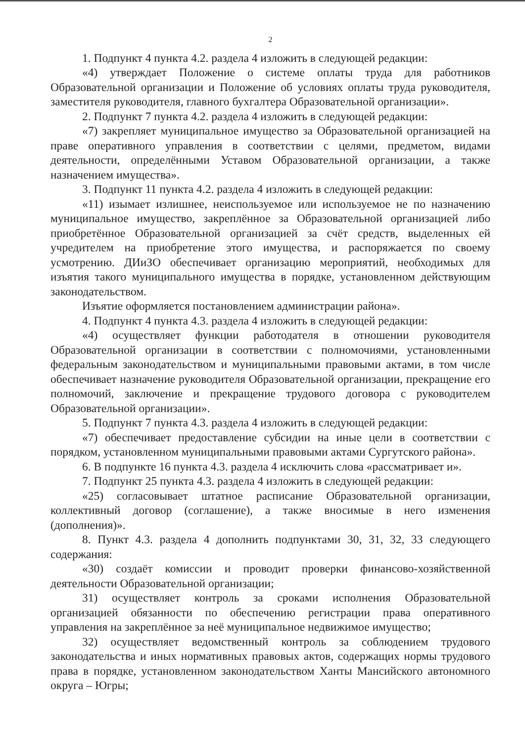2
1. Подпункт 4 пункта 4.2. раздела 4 изложить в следующей редакции:
«4) утверждает Положение о системе оплаты труда для работников Образовательной организации и Положение об условиях оплаты труда руководителя, заместителя руководителя, главного бухгалтера Образовательной организации».
2. Подпункт 7 пункта 4.2. раздела 4 изложить в следующей редакции:
«7) закрепляет муниципальное имущество за Образовательной организацией на праве оперативного управления в соответствии с целями, предметом, видами деятельности, определёнными Уставом Образовательной организации, а также назначением имущества».
3. Подпункт 11 пункта 4.2. раздела 4 изложить в следующей редакции:
«11) изымает излишнее, неиспользуемое или используемое не по назначению муниципальное имущество, закреплённое за Образовательной организацией либо приобретённое Образовательной организацией за счёт средств, выделенных ей учредителем на приобретение этого имущества, и распоряжается по своему усмотрению. ДИиЗО обеспечивает организацию мероприятий, необходимых для изъятия такого муниципального имущества в порядке, установленном действующим законодательством.
Изъятие оформляется постановлением администрации района».
4. Подпункт 4 пункта 4.3. раздела 4 изложить в следующей редакции:
«4) осуществляет функции работодателя в отношении руководителя Образовательной организации в соответствии с полномочиями, установленными федеральным законодательством и муниципальными правовыми актами, в том числе обеспечивает назначение руководителя Образовательной организации, прекращение его полномочий, заключение и прекращение трудового договора с руководителем Образовательной организации».
5. Подпункт 7 пункта 4.3. раздела 4 изложить в следующей редакции:
«7) обеспечивает предоставление субсидии на иные цели в соответствии с порядком, установленном муниципальными правовыми актами Сургутского района».
6. В подпункте 16 пункта 4.3. раздела 4 исключить слова «рассматривает и».
7. Подпункт 25 пункта 4.3. раздела 4 изложить в следующей редакции:
«25) согласовывает штатное расписание Образовательной организации, коллективный договор (соглашение), а также вносимые в него изменения (дополнения)».
8. Пункт 4.3. раздела 4 дополнить подпунктами 30, 31, 32, 33 следующего содержания:
«30) создаёт комиссии и проводит проверки финансово-хозяйственной деятельности Образовательной организации;
31) осуществляет контроль за сроками исполнения Образовательной организацией обязанности по обеспечению регистрации права оперативного управления на закреплённое за неё муниципальное недвижимое имущество;
32) осуществляет ведомственный контроль за соблюдением трудового законодательства и иных нормативных правовых актов, содержащих нормы трудового права в порядке, установленном законодательством Ханты Мансийского автономного округа – Югры;